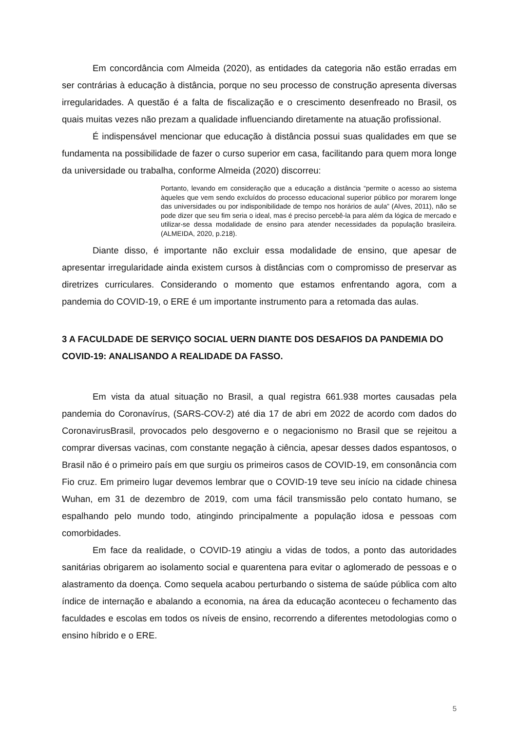Em concordância com Almeida (2020), as entidades da categoria não estão erradas em ser contrárias à educação à distância, porque no seu processo de construção apresenta diversas irregularidades. A questão é a falta de fiscalização e o crescimento desenfreado no Brasil, os quais muitas vezes não prezam a qualidade influenciando diretamente na atuação profissional.
É indispensável mencionar que educação à distância possui suas qualidades em que se fundamenta na possibilidade de fazer o curso superior em casa, facilitando para quem mora longe da universidade ou trabalha, conforme Almeida (2020) discorreu:
Portanto, levando em consideração que a educação a distância “permite o acesso ao sistema àqueles que vem sendo excluídos do processo educacional superior público por morarem longe das universidades ou por indisponibilidade de tempo nos horários de aula” (Alves, 2011), não se pode dizer que seu fim seria o ideal, mas é preciso percebê-la para além da lógica de mercado e utilizar-se dessa modalidade de ensino para atender necessidades da população brasileira. (ALMEIDA, 2020, p.218).
Diante disso, é importante não excluir essa modalidade de ensino, que apesar de apresentar irregularidade ainda existem cursos à distâncias com o compromisso de preservar as diretrizes curriculares. Considerando o momento que estamos enfrentando agora, com a pandemia do COVID-19, o ERE é um importante instrumento para a retomada das aulas.
3 A FACULDADE DE SERVIÇO SOCIAL UERN DIANTE DOS DESAFIOS DA PANDEMIA DO COVID-19: ANALISANDO A REALIDADE DA FASSO.
Em vista da atual situação no Brasil, a qual registra 661.938 mortes causadas pela pandemia do Coronavírus, (SARS-COV-2) até dia 17 de abri em 2022 de acordo com dados do CoronavirusBrasil, provocados pelo desgoverno e o negacionismo no Brasil que se rejeitou a comprar diversas vacinas, com constante negação à ciência, apesar desses dados espantosos, o Brasil não é o primeiro país em que surgiu os primeiros casos de COVID-19, em consonância com Fio cruz. Em primeiro lugar devemos lembrar que o COVID-19 teve seu início na cidade chinesa Wuhan, em 31 de dezembro de 2019, com uma fácil transmissão pelo contato humano, se espalhando pelo mundo todo, atingindo principalmente a população idosa e pessoas com comorbidades.
Em face da realidade, o COVID-19 atingiu a vidas de todos, a ponto das autoridades sanitárias obrigarem ao isolamento social e quarentena para evitar o aglomerado de pessoas e o alastramento da doença. Como sequela acabou perturbando o sistema de saúde pública com alto índice de internação e abalando a economia, na área da educação aconteceu o fechamento das faculdades e escolas em todos os níveis de ensino, recorrendo a diferentes metodologias como o ensino híbrido e o ERE.
5